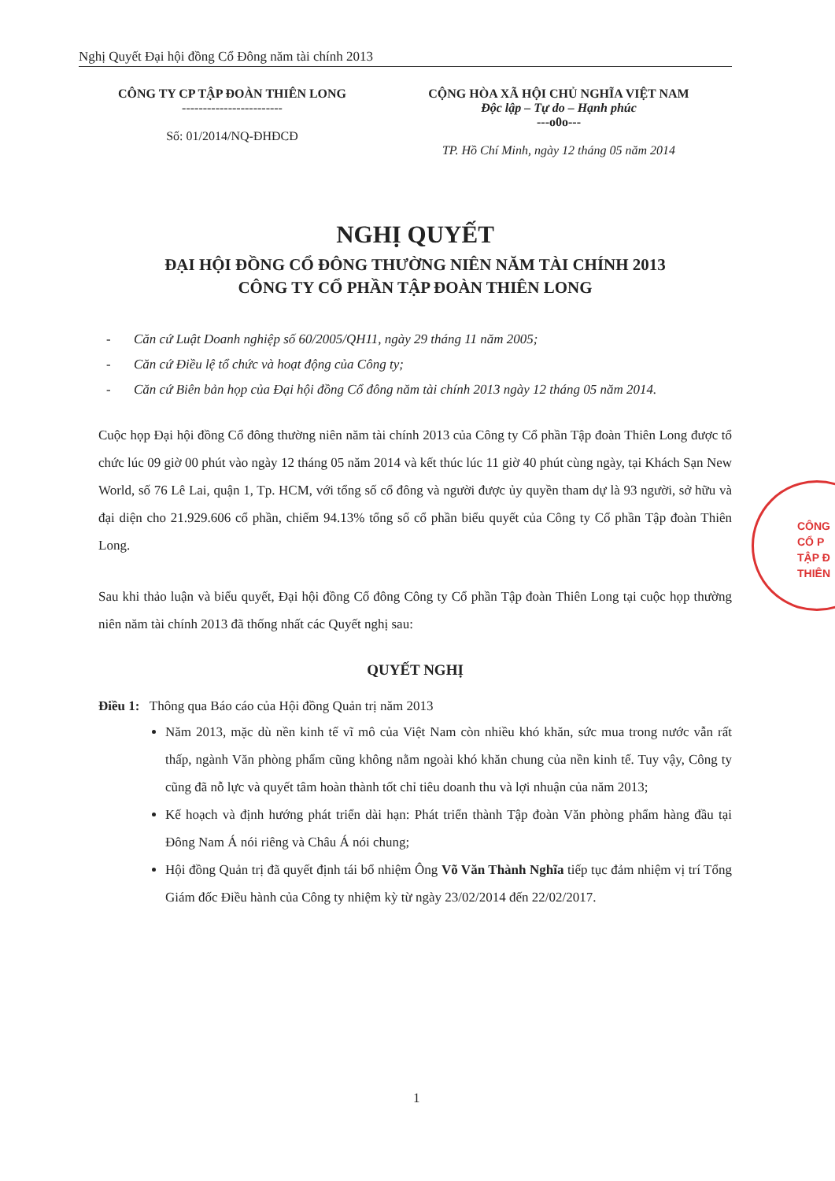Nghị Quyết Đại hội đồng Cổ Đông năm tài chính 2013
CÔNG TY CP TẬP ĐOÀN THIÊN LONG
------------------------
Số: 01/2014/NQ-ĐHĐCĐ
CỘNG HÒA XÃ HỘI CHỦ NGHĨA VIỆT NAM
Độc lập – Tự do – Hạnh phúc
---o0o---
TP. Hồ Chí Minh, ngày 12 tháng 05 năm 2014
NGHỊ QUYẾT
ĐẠI HỘI ĐỒNG CỔ ĐÔNG THƯỜNG NIÊN NĂM TÀI CHÍNH 2013
CÔNG TY CỔ PHẦN TẬP ĐOÀN THIÊN LONG
- Căn cứ Luật Doanh nghiệp số 60/2005/QH11, ngày 29 tháng 11 năm 2005;
- Căn cứ Điều lệ tổ chức và hoạt động của Công ty;
- Căn cứ Biên bản họp của Đại hội đồng Cổ đông năm tài chính 2013 ngày 12 tháng 05 năm 2014.
Cuộc họp Đại hội đồng Cổ đông thường niên năm tài chính 2013 của Công ty Cổ phần Tập đoàn Thiên Long được tổ chức lúc 09 giờ 00 phút vào ngày 12 tháng 05 năm 2014 và kết thúc lúc 11 giờ 40 phút cùng ngày, tại Khách Sạn New World, số 76 Lê Lai, quận 1, Tp. HCM, với tổng số cổ đông và người được ủy quyền tham dự là 93 người, sở hữu và đại diện cho 21.929.606 cổ phần, chiếm 94.13% tổng số cổ phần biểu quyết của Công ty Cổ phần Tập đoàn Thiên Long.
Sau khi thảo luận và biểu quyết, Đại hội đồng Cổ đông Công ty Cổ phần Tập đoàn Thiên Long tại cuộc họp thường niên năm tài chính 2013 đã thống nhất các Quyết nghị sau:
QUYẾT NGHỊ
Điều 1: Thông qua Báo cáo của Hội đồng Quản trị năm 2013
Năm 2013, mặc dù nền kinh tế vĩ mô của Việt Nam còn nhiều khó khăn, sức mua trong nước vẫn rất thấp, ngành Văn phòng phẩm cũng không nằm ngoài khó khăn chung của nền kinh tế. Tuy vậy, Công ty cũng đã nỗ lực và quyết tâm hoàn thành tốt chỉ tiêu doanh thu và lợi nhuận của năm 2013;
Kế hoạch và định hướng phát triển dài hạn: Phát triển thành Tập đoàn Văn phòng phẩm hàng đầu tại Đông Nam Á nói riêng và Châu Á nói chung;
Hội đồng Quản trị đã quyết định tái bổ nhiệm Ông Võ Văn Thành Nghĩa tiếp tục đảm nhiệm vị trí Tổng Giám đốc Điều hành của Công ty nhiệm kỳ từ ngày 23/02/2014 đến 22/02/2017.
1
CÔNG
CỔ P
TẬP Đ
THIÊN